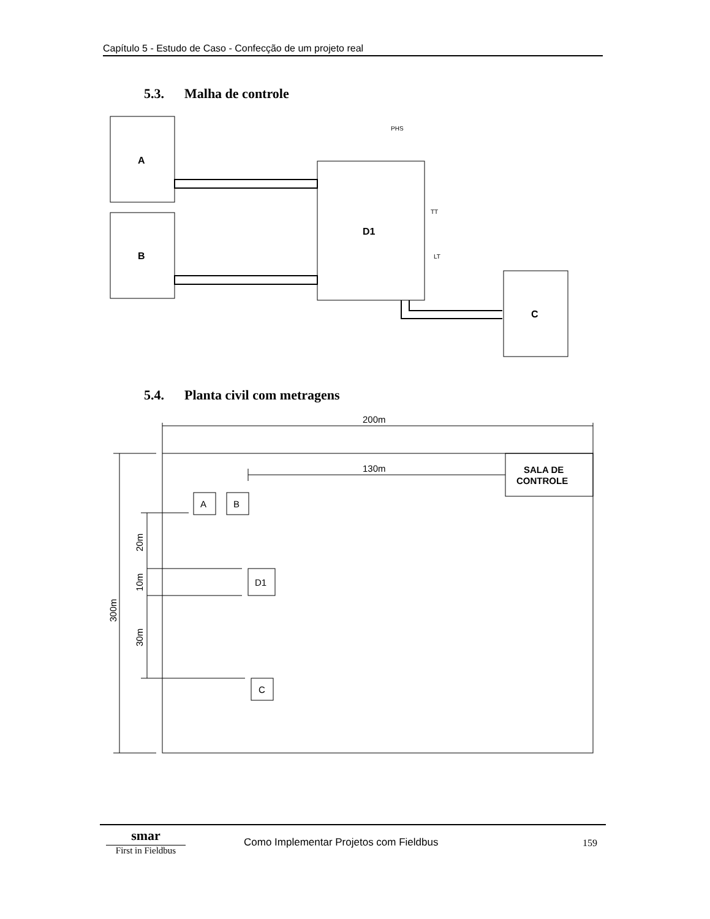Capítulo 5 - Estudo de Caso - Confecção de um projeto real
5.3. Malha de controle
A
B
D1
C
PHS
TT
LT
5.4. Planta civil com metragens
200m
130m
SALA DE
CONTROLE
A
B
D1
C
20m
10m
30m
300m
smar
First in Fieldbus
Como Implementar Projetos com Fieldbus
159